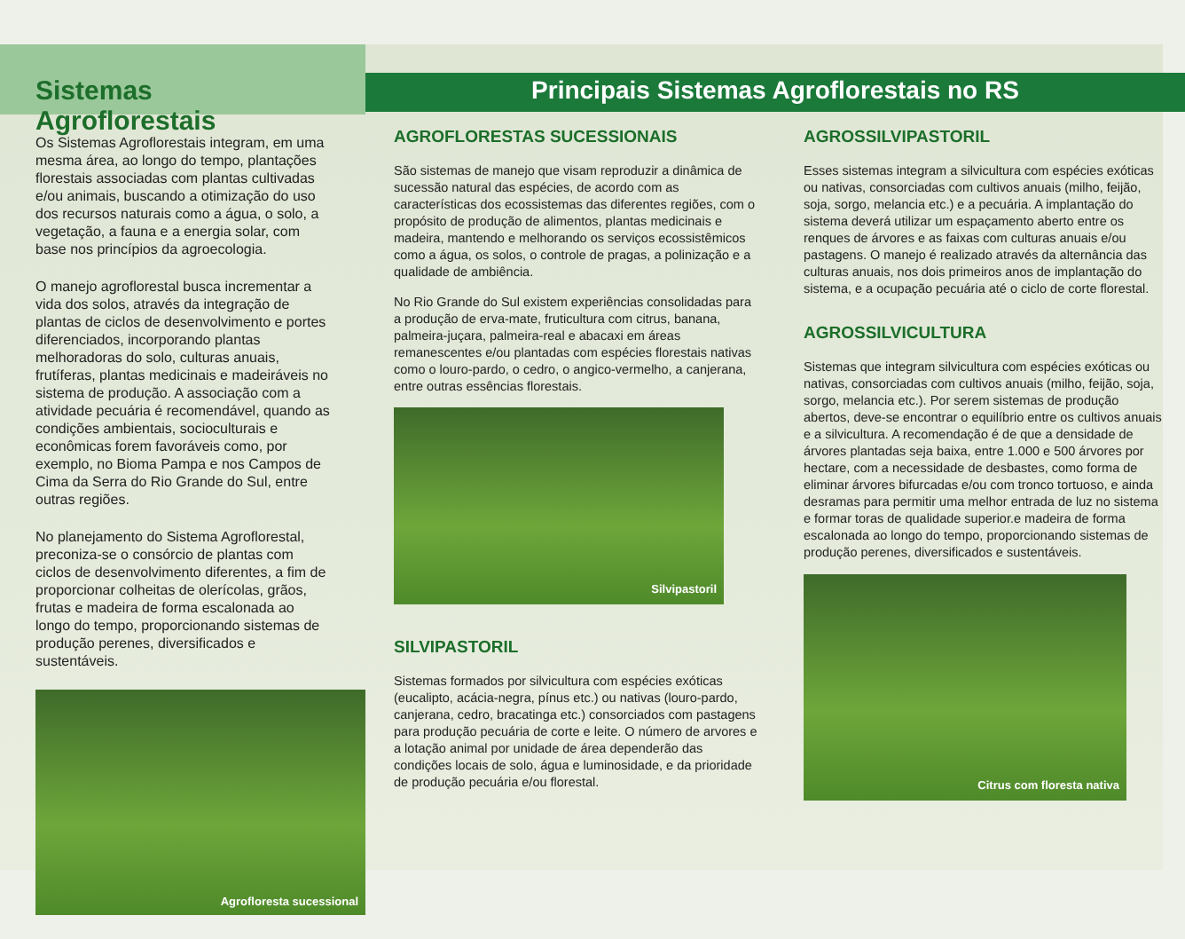Sistemas Agroflorestais
Os Sistemas Agroflorestais integram, em uma mesma área, ao longo do tempo, plantações florestais associadas com plantas cultivadas e/ou animais, buscando a otimização do uso dos recursos naturais como a água, o solo, a vegetação, a fauna e a energia solar, com base nos princípios da agroecologia.
O manejo agroflorestal busca incrementar a vida dos solos, através da integração de plantas de ciclos de desenvolvimento e portes diferenciados, incorporando plantas melhoradoras do solo, culturas anuais, frutíferas, plantas medicinais e madeiráveis no sistema de produção. A associação com a atividade pecuária é recomendável, quando as condições ambientais, socioculturais e econômicas forem favoráveis como, por exemplo, no Bioma Pampa e nos Campos de Cima da Serra do Rio Grande do Sul, entre outras regiões.
No planejamento do Sistema Agroflorestal, preconiza-se o consórcio de plantas com ciclos de desenvolvimento diferentes, a fim de proporcionar colheitas de olerícolas, grãos, frutas e madeira de forma escalonada ao longo do tempo, proporcionando sistemas de produção perenes, diversificados e sustentáveis.
Agrofloresta sucessional
Principais Sistemas Agroflorestais no RS
AGROFLORESTAS SUCESSIONAIS
São sistemas de manejo que visam reproduzir a dinâmica de sucessão natural das espécies, de acordo com as características dos ecossistemas das diferentes regiões, com o propósito de produção de alimentos, plantas medicinais e madeira, mantendo e melhorando os serviços ecossistêmicos como a água, os solos, o controle de pragas, a polinização e a qualidade de ambiência.
No Rio Grande do Sul existem experiências consolidadas para a produção de erva-mate, fruticultura com citrus, banana, palmeira-juçara, palmeira-real e abacaxi em áreas remanescentes e/ou plantadas com espécies florestais nativas como o louro-pardo, o cedro, o angico-vermelho, a canjerana, entre outras essências florestais.
Silvipastoril
SILVIPASTORIL
Sistemas formados por silvicultura com espécies exóticas (eucalipto, acácia-negra, pínus etc.) ou nativas (louro-pardo, canjerana, cedro, bracatinga etc.) consorciados com pastagens para produção pecuária de corte e leite. O número de arvores e a lotação animal por unidade de área dependerão das condições locais de solo, água e luminosidade, e da prioridade de produção pecuária e/ou florestal.
AGROSSILVIPASTORIL
Esses sistemas integram a silvicultura com espécies exóticas ou nativas, consorciadas com cultivos anuais (milho, feijão, soja, sorgo, melancia etc.) e a pecuária. A implantação do sistema deverá utilizar um espaçamento aberto entre os renques de árvores e as faixas com culturas anuais e/ou pastagens. O manejo é realizado através da alternância das culturas anuais, nos dois primeiros anos de implantação do sistema, e a ocupação pecuária até o ciclo de corte florestal.
AGROSSILVICULTURA
Sistemas que integram silvicultura com espécies exóticas ou nativas, consorciadas com cultivos anuais (milho, feijão, soja, sorgo, melancia etc.). Por serem sistemas de produção abertos, deve-se encontrar o equilíbrio entre os cultivos anuais e a silvicultura. A recomendação é de que a densidade de árvores plantadas seja baixa, entre 1.000 e 500 árvores por hectare, com a necessidade de desbastes, como forma de eliminar árvores bifurcadas e/ou com tronco tortuoso, e ainda desramas para permitir uma melhor entrada de luz no sistema e formar toras de qualidade superior.e madeira de forma escalonada ao longo do tempo, proporcionando sistemas de produção perenes, diversificados e sustentáveis.
Citrus com floresta nativa